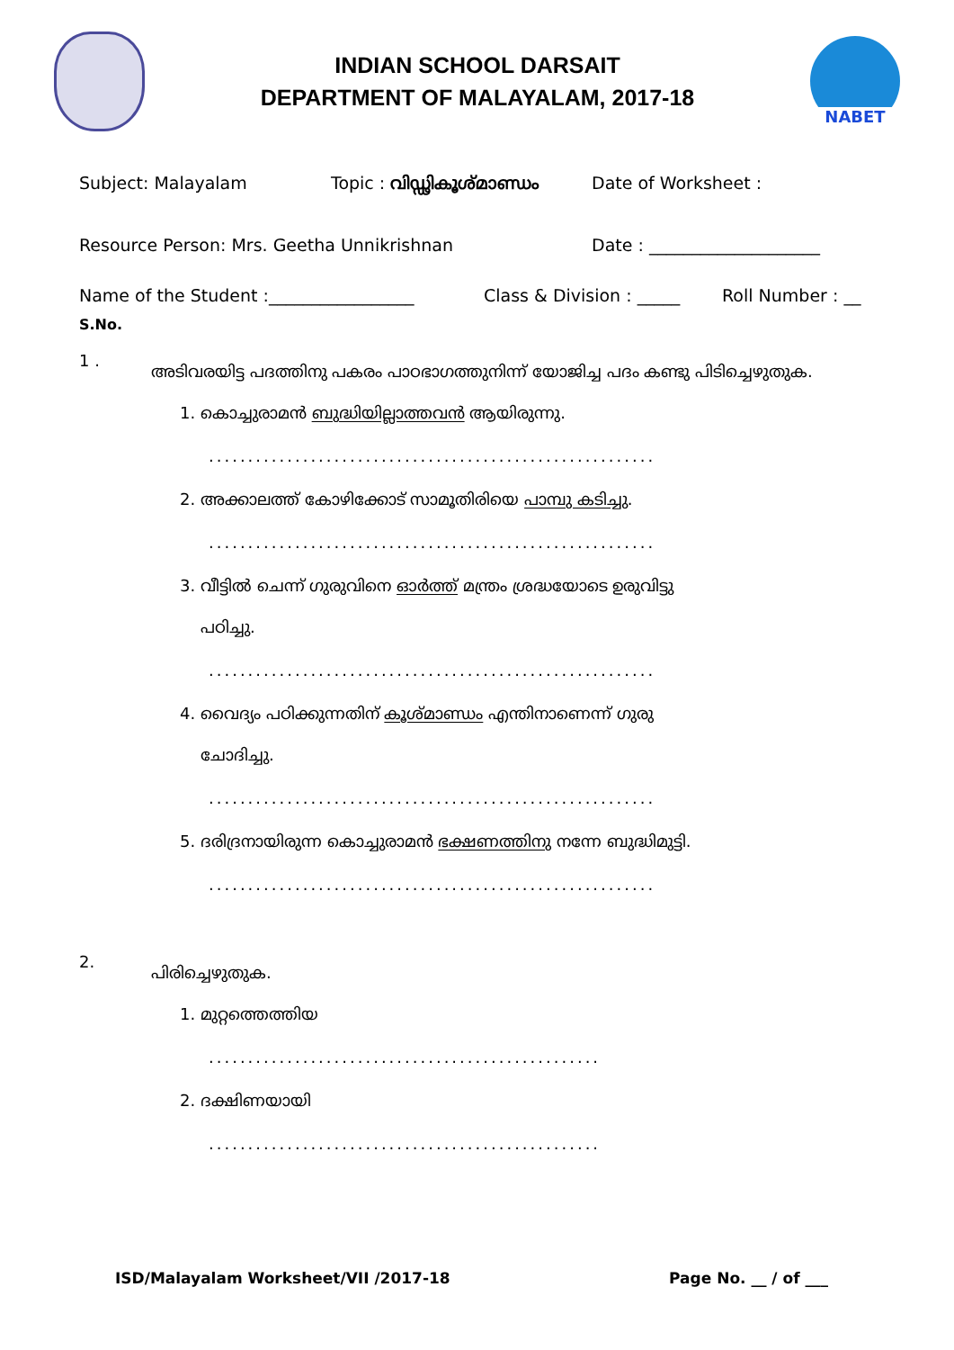INDIAN SCHOOL DARSAIT
DEPARTMENT OF MALAYALAM, 2017-18
NABET
Subject: Malayalam Topic : വിഡ്ഢികൂശ്മാണ്ഡം Date of Worksheet :
Resource Person: Mrs. Geetha Unnikrishnan Date : ____________________
Name of the Student :_________________ Class & Division : _____ Roll Number : __
S.No.
1 .
അടിവരയിട്ട പദത്തിനു പകരം പാഠഭാഗത്തുനിന്ന് യോജിച്ച പദം കണ്ടു പിടിച്ചെഴുതുക.
1. കൊച്ചുരാമൻ ബുദ്ധിയില്ലാത്തവൻ ആയിരുന്നു.
.........................................................
2. അക്കാലത്ത് കോഴിക്കോട് സാമൂതിരിയെ പാമ്പു കടിച്ചു.
.........................................................
3. വീട്ടിൽ ചെന്ന് ഗുരുവിനെ ഓർത്ത് മന്ത്രം ശ്രദ്ധയോടെ ഉരുവിട്ടു
പഠിച്ചു.
.........................................................
4. വൈദ്യം പഠിക്കുന്നതിന് കൂശ്മാണ്ഡം എന്തിനാണെന്ന് ഗുരു
ചോദിച്ചു.
.........................................................
5. ദരിദ്രനായിരുന്ന കൊച്ചുരാമൻ ഭക്ഷണത്തിനു നന്നേ ബുദ്ധിമുട്ടി.
.........................................................
2.
പിരിച്ചെഴുതുക.
1. മുറ്റത്തെത്തിയ
..................................................
2. ദക്ഷിണയായി
..................................................
ISD/Malayalam Worksheet/VII /2017-18 Page No. __ / of ___